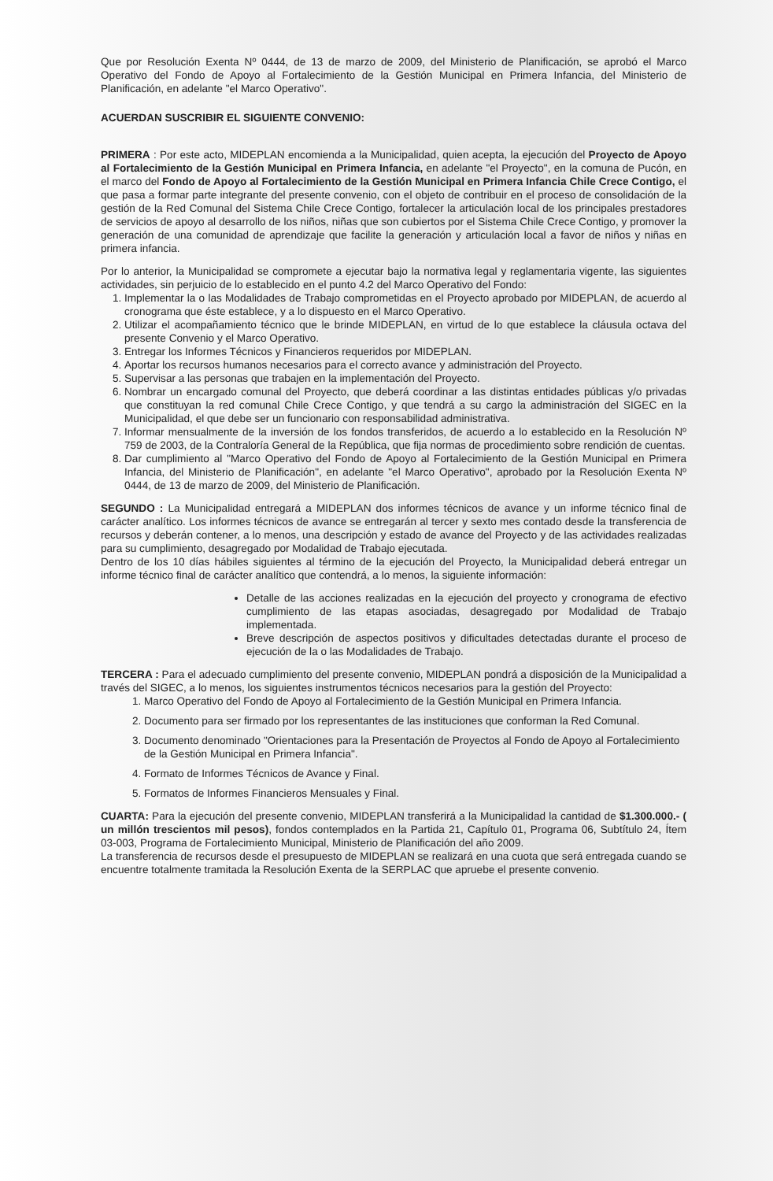Que por Resolución Exenta Nº 0444, de 13 de marzo de 2009, del Ministerio de Planificación, se aprobó el Marco Operativo del Fondo de Apoyo al Fortalecimiento de la Gestión Municipal en Primera Infancia, del Ministerio de Planificación, en adelante "el Marco Operativo".
ACUERDAN SUSCRIBIR EL SIGUIENTE CONVENIO:
PRIMERA : Por este acto, MIDEPLAN encomienda a la Municipalidad, quien acepta, la ejecución del Proyecto de Apoyo al Fortalecimiento de la Gestión Municipal en Primera Infancia, en adelante "el Proyecto", en la comuna de Pucón, en el marco del Fondo de Apoyo al Fortalecimiento de la Gestión Municipal en Primera Infancia Chile Crece Contigo, el que pasa a formar parte integrante del presente convenio, con el objeto de contribuir en el proceso de consolidación de la gestión de la Red Comunal del Sistema Chile Crece Contigo, fortalecer la articulación local de los principales prestadores de servicios de apoyo al desarrollo de los niños, niñas que son cubiertos por el Sistema Chile Crece Contigo, y promover la generación de una comunidad de aprendizaje que facilite la generación y articulación local a favor de niños y niñas en primera infancia.
Por lo anterior, la Municipalidad se compromete a ejecutar bajo la normativa legal y reglamentaria vigente, las siguientes actividades, sin perjuicio de lo establecido en el punto 4.2 del Marco Operativo del Fondo:
1. Implementar la o las Modalidades de Trabajo comprometidas en el Proyecto aprobado por MIDEPLAN, de acuerdo al cronograma que éste establece, y a lo dispuesto en el Marco Operativo.
2. Utilizar el acompañamiento técnico que le brinde MIDEPLAN, en virtud de lo que establece la cláusula octava del presente Convenio y el Marco Operativo.
3. Entregar los Informes Técnicos y Financieros requeridos por MIDEPLAN.
4. Aportar los recursos humanos necesarios para el correcto avance y administración del Proyecto.
5. Supervisar a las personas que trabajen en la implementación del Proyecto.
6. Nombrar un encargado comunal del Proyecto, que deberá coordinar a las distintas entidades públicas y/o privadas que constituyan la red comunal Chile Crece Contigo, y que tendrá a su cargo la administración del SIGEC en la Municipalidad, el que debe ser un funcionario con responsabilidad administrativa.
7. Informar mensualmente de la inversión de los fondos transferidos, de acuerdo a lo establecido en la Resolución Nº 759 de 2003, de la Contraloría General de la República, que fija normas de procedimiento sobre rendición de cuentas.
8. Dar cumplimiento al "Marco Operativo del Fondo de Apoyo al Fortalecimiento de la Gestión Municipal en Primera Infancia, del Ministerio de Planificación", en adelante "el Marco Operativo", aprobado por la Resolución Exenta Nº 0444, de 13 de marzo de 2009, del Ministerio de Planificación.
SEGUNDO : La Municipalidad entregará a MIDEPLAN dos informes técnicos de avance y un informe técnico final de carácter analítico. Los informes técnicos de avance se entregarán al tercer y sexto mes contado desde la transferencia de recursos y deberán contener, a lo menos, una descripción y estado de avance del Proyecto y de las actividades realizadas para su cumplimiento, desagregado por Modalidad de Trabajo ejecutada.
Dentro de los 10 días hábiles siguientes al término de la ejecución del Proyecto, la Municipalidad deberá entregar un informe técnico final de carácter analítico que contendrá, a lo menos, la siguiente información:
Detalle de las acciones realizadas en la ejecución del proyecto y cronograma de efectivo cumplimiento de las etapas asociadas, desagregado por Modalidad de Trabajo implementada.
Breve descripción de aspectos positivos y dificultades detectadas durante el proceso de ejecución de la o las Modalidades de Trabajo.
TERCERA : Para el adecuado cumplimiento del presente convenio, MIDEPLAN pondrá a disposición de la Municipalidad a través del SIGEC, a lo menos, los siguientes instrumentos técnicos necesarios para la gestión del Proyecto:
1. Marco Operativo del Fondo de Apoyo al Fortalecimiento de la Gestión Municipal en Primera Infancia.
2. Documento para ser firmado por los representantes de las instituciones que conforman la Red Comunal.
3. Documento denominado "Orientaciones para la Presentación de Proyectos al Fondo de Apoyo al Fortalecimiento de la Gestión Municipal en Primera Infancia".
4. Formato de Informes Técnicos de Avance y Final.
5. Formatos de Informes Financieros Mensuales y Final.
CUARTA: Para la ejecución del presente convenio, MIDEPLAN transferirá a la Municipalidad la cantidad de $1.300.000.- ( un millón trescientos mil pesos), fondos contemplados en la Partida 21, Capítulo 01, Programa 06, Subtítulo 24, Ítem 03-003, Programa de Fortalecimiento Municipal, Ministerio de Planificación del año 2009.
La transferencia de recursos desde el presupuesto de MIDEPLAN se realizará en una cuota que será entregada cuando se encuentre totalmente tramitada la Resolución Exenta de la SERPLAC que apruebe el presente convenio.